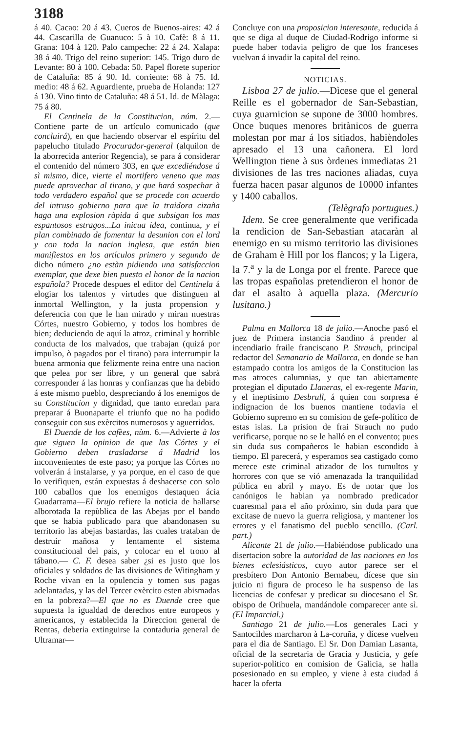3188
á 40. Cacao: 20 á 43. Cueros de Buenos-aires: 42 á 44. Cascarilla de Guanuco: 5 à 10. Cafè: 8 á 11. Grana: 104 à 120. Palo campeche: 22 á 24. Xalapa: 38 á 40. Trigo del reino superior: 145. Trigo duro de Levante: 80 à 100. Cebada: 50. Papel florete superior de Cataluña: 85 á 90. Id. corriente: 68 à 75. Id. medio: 48 á 62. Aguardiente, prueba de Holanda: 127 á 130. Vino tinto de Cataluña: 48 á 51. Id. de Màlaga: 75 á 80.
El Centinela de la Constitucion, núm. 2.— Contiene parte de un artículo comunicado (que concluirá), en que haciendo observar el espíritu del papelucho titulado Procurador-general (alquilon de la aborrecida anterior Regencia), se para á considerar el contenido del número 303, en que excediéndose á sì mismo, dice, vierte el mortifero veneno que mas puede aprovechar al tirano, y que hará sospechar à todo verdadero español que se procede con acuerdo del intruso gobierno para que la traidora cizaña haga una explosion ràpida á que subsigan los mas espantosos estragos...La inicua idea, continua, y el plan combinado de fomentar la desunion con el lord y con toda la nacion inglesa, que están bien manifiestos en los artículos primero y segundo de dicho número ¿no estàn pidiendo una satisfaccion exemplar, que dexe bien puesto el honor de la nacion española? Procede despues el editor del Centinela á elogiar los talentos y virtudes que distinguen al inmortal Wellington, y la justa propension y deferencia con que le han mirado y miran nuestras Córtes, nuestro Gobierno, y todos los hombres de bien; deduciendo de aquí la atroz, criminal y horrible conducta de los malvados, que trabajan (quizá por impulso, ò pagados por el tirano) para interrumpir la buena armonia que felizmente reina entre una nacion que pelea por ser libre, y un general que sabrà corresponder á las honras y confianzas que ha debido á este mismo pueblo, despreciando á los enemigos de su Constitucion y dignidad, que tanto enredan para preparar á Buonaparte el triunfo que no ha podido conseguir con sus exèrcitos numerosos y aguerridos.
El Duende de los cafèes, nùm. 6.—Advierte à los que siguen la opinion de que las Córtes y el Gobierno deben trasladarse á Madrid los inconvenientes de este paso; ya porque las Córtes no volverán á instalarse, y ya porque, en el caso de que lo verifiquen, están expuestas á deshacerse con solo 100 caballos que los enemigos destaquen ácia Guadarrama—El brujo refiere la noticia de hallarse alborotada la repùblica de las Abejas por el bando que se habia publicado para que abandonasen su territorio las abejas bastardas, las cuales trataban de destruir mañosa y lentamente el sistema constitucional del pais, y colocar en el trono al tábano.— C. F. desea saber ¿si es justo que los oficiales y soldados de las divisiones de Witingham y Roche vivan en la opulencia y tomen sus pagas adelantadas, y las del Tercer exèrcito esten abismadas en la pobreza?—El que no es Duende cree que supuesta la igualdad de derechos entre europeos y americanos, y establecida la Direccion general de Rentas, deberia extinguirse la contaduria general de Ultramar—
Concluye con una proposicion interesante, reducida á que se diga al duque de Ciudad-Rodrigo informe si puede haber todavia peligro de que los franceses vuelvan á invadir la capital del reino.
NOTICIAS.
Lisboa 27 de julio.—Dìcese que el general Reille es el gobernador de San-Sebastian, cuya guarnicion se supone de 3000 hombres. Once buques menores britànicos de guerra molestan por mar á los sitiados, habièndoles apresado el 13 una cañonera. El lord Wellington tiene à sus òrdenes inmediatas 21 divisiones de las tres naciones aliadas, cuya fuerza hacen pasar algunos de 10000 infantes y 1400 caballos.
(Telègrafo portugues.)
Idem. Se cree generalmente que verificada la rendicion de San-Sebastian atacaràn al enemigo en su mismo territorio las divisiones de Graham è Hill por los flancos; y la Ligera, la 7.<sup>a</sup> y la de Longa por el frente. Parece que las tropas españolas pretendieron el honor de dar el asalto à aquella plaza. (Mercurio lusitano.)
Palma en Mallorca 18 de julio.—Anoche pasó el juez de Primera instancia Sandino á prender al incendiario fraile franciscano P. Strauch, principal redactor del Semanario de Mallorca, en donde se han estampado contra los amigos de la Constitucion las mas atroces calumnias, y que tan abiertamente protegian el diputado Llaneras, el ex-regente Marin, y el ineptisimo Desbrull, á quien con sorpresa é indignacion de los buenos mantiene todavia el Gobierno supremo en su comision de gefe-político de estas islas. La prision de frai Strauch no pudo verificarse, porque no se le halló en el convento; pues sin duda sus compañeros le habian escondido à tiempo. El parecerá, y esperamos sea castigado como merece este criminal atizador de los tumultos y horrores con que se vió amenazada la tranquilidad pública en abril y mayo. Es de notar que los canónigos le habian ya nombrado predicador cuaresmal para el año próximo, sin duda para que excitase de nuevo la guerra religiosa, y mantener los errores y el fanatismo del pueblo sencillo. (Carl. part.)
Alicante 21 de julio.—Habiéndose publicado una disertacion sobre la autoridad de las naciones en los bienes eclesiásticos, cuyo autor parece ser el presbítero Don Antonio Bernabeu, dícese que sin juicio ni figura de proceso le ha suspenso de las licencias de confesar y predicar su diocesano el Sr. obispo de Orihuela, mandándole comparecer ante sì. (El Imparcial.)
Santiago 21 de julio.—Los generales Laci y Santocildes marcharon à La-coruña, y dícese vuelven para el dia de Santiago. El Sr. Don Damian Lasanta, oficial de la secretaria de Gracia y Justicia, y gefe superior-politico en comision de Galicia, se halla posesionado en su empleo, y viene à esta ciudad á hacer la oferta